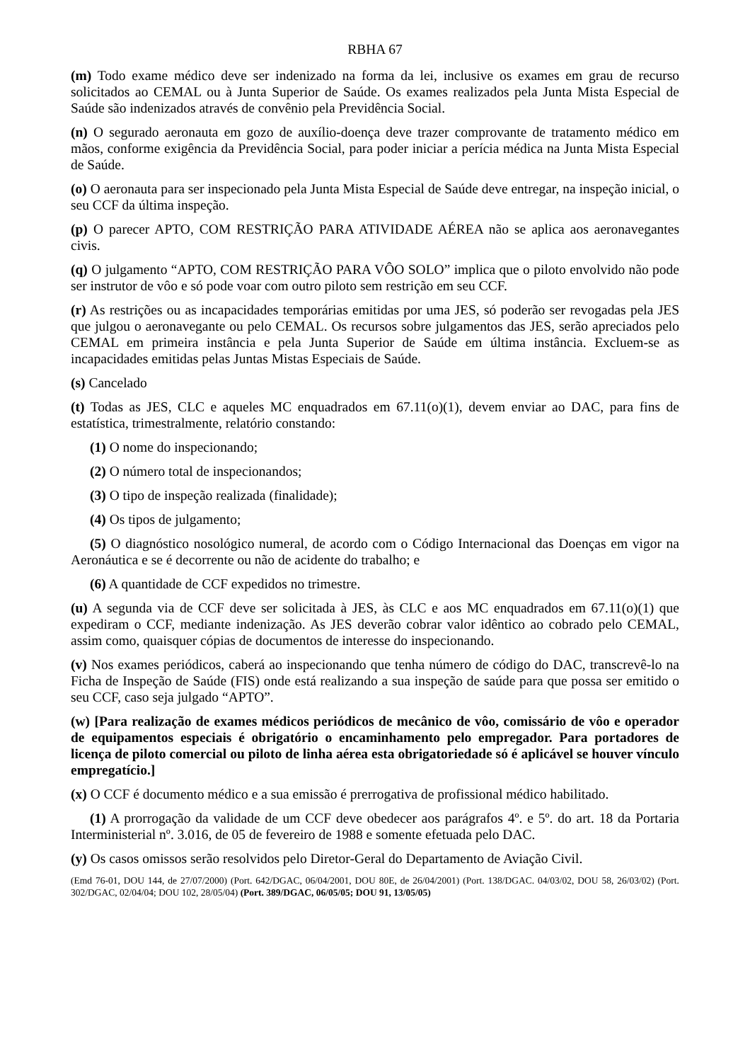RBHA 67
(m) Todo exame médico deve ser indenizado na forma da lei, inclusive os exames em grau de recurso solicitados ao CEMAL ou à Junta Superior de Saúde. Os exames realizados pela Junta Mista Especial de Saúde são indenizados através de convênio pela Previdência Social.
(n) O segurado aeronauta em gozo de auxílio-doença deve trazer comprovante de tratamento médico em mãos, conforme exigência da Previdência Social, para poder iniciar a perícia médica na Junta Mista Especial de Saúde.
(o) O aeronauta para ser inspecionado pela Junta Mista Especial de Saúde deve entregar, na inspeção inicial, o seu CCF da última inspeção.
(p) O parecer APTO, COM RESTRIÇÃO PARA ATIVIDADE AÉREA não se aplica aos aeronavegantes civis.
(q) O julgamento “APTO, COM RESTRIÇÃO PARA VÔO SOLO” implica que o piloto envolvido não pode ser instrutor de vôo e só pode voar com outro piloto sem restrição em seu CCF.
(r) As restrições ou as incapacidades temporárias emitidas por uma JES, só poderão ser revogadas pela JES que julgou o aeronavegante ou pelo CEMAL. Os recursos sobre julgamentos das JES, serão apreciados pelo CEMAL em primeira instância e pela Junta Superior de Saúde em última instância. Excluem-se as incapacidades emitidas pelas Juntas Mistas Especiais de Saúde.
(s) Cancelado
(t) Todas as JES, CLC e aqueles MC enquadrados em 67.11(o)(1), devem enviar ao DAC, para fins de estatística, trimestralmente, relatório constando:
(1) O nome do inspecionando;
(2) O número total de inspecionandos;
(3) O tipo de inspeção realizada (finalidade);
(4) Os tipos de julgamento;
(5) O diagnóstico nosológico numeral, de acordo com o Código Internacional das Doenças em vigor na Aeronáutica e se é decorrente ou não de acidente do trabalho; e
(6) A quantidade de CCF expedidos no trimestre.
(u) A segunda via de CCF deve ser solicitada à JES, às CLC e aos MC enquadrados em 67.11(o)(1) que expediram o CCF, mediante indenização. As JES deverão cobrar valor idêntico ao cobrado pelo CEMAL, assim como, quaisquer cópias de documentos de interesse do inspecionando.
(v) Nos exames periódicos, caberá ao inspecionando que tenha número de código do DAC, transcrevê-lo na Ficha de Inspeção de Saúde (FIS) onde está realizando a sua inspeção de saúde para que possa ser emitido o seu CCF, caso seja julgado “APTO”.
(w) [Para realização de exames médicos periódicos de mecânico de vôo, comissário de vôo e operador de equipamentos especiais é obrigatório o encaminhamento pelo empregador. Para portadores de licença de piloto comercial ou piloto de linha aérea esta obrigatoriedade só é aplicável se houver vínculo empregatício.]
(x) O CCF é documento médico e a sua emissão é prerrogativa de profissional médico habilitado.
(1) A prorrogação da validade de um CCF deve obedecer aos parágrafos 4º. e 5º. do art. 18 da Portaria Interministerial nº. 3.016, de 05 de fevereiro de 1988 e somente efetuada pelo DAC.
(y) Os casos omissos serão resolvidos pelo Diretor-Geral do Departamento de Aviação Civil.
(Emd 76-01, DOU 144, de 27/07/2000) (Port. 642/DGAC, 06/04/2001, DOU 80E, de 26/04/2001) (Port. 138/DGAC. 04/03/02, DOU 58, 26/03/02) (Port. 302/DGAC, 02/04/04; DOU 102, 28/05/04) (Port. 389/DGAC, 06/05/05; DOU 91, 13/05/05)